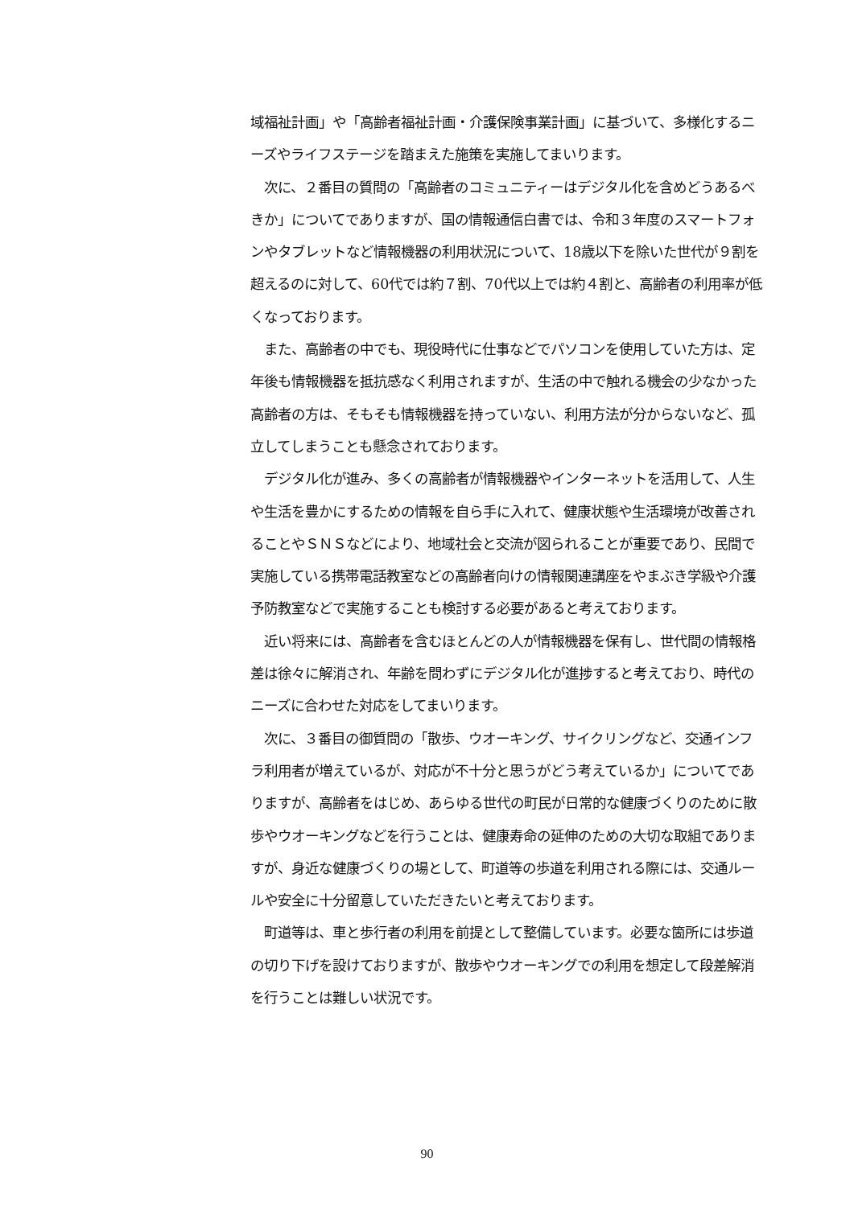域福祉計画」や「高齢者福祉計画・介護保険事業計画」に基づいて、多様化するニーズやライフステージを踏まえた施策を実施してまいります。
　次に、２番目の質問の「高齢者のコミュニティーはデジタル化を含めどうあるべきか」についてでありますが、国の情報通信白書では、令和３年度のスマートフォンやタブレットなど情報機器の利用状況について、18歳以下を除いた世代が９割を超えるのに対して、60代では約７割、70代以上では約４割と、高齢者の利用率が低くなっております。
　また、高齢者の中でも、現役時代に仕事などでパソコンを使用していた方は、定年後も情報機器を抵抗感なく利用されますが、生活の中で触れる機会の少なかった高齢者の方は、そもそも情報機器を持っていない、利用方法が分からないなど、孤立してしまうことも懸念されております。
　デジタル化が進み、多くの高齢者が情報機器やインターネットを活用して、人生や生活を豊かにするための情報を自ら手に入れて、健康状態や生活環境が改善されることやＳＮＳなどにより、地域社会と交流が図られることが重要であり、民間で実施している携帯電話教室などの高齢者向けの情報関連講座をやまぶき学級や介護予防教室などで実施することも検討する必要があると考えております。
　近い将来には、高齢者を含むほとんどの人が情報機器を保有し、世代間の情報格差は徐々に解消され、年齢を問わずにデジタル化が進捗すると考えており、時代のニーズに合わせた対応をしてまいります。
　次に、３番目の御質問の「散歩、ウオーキング、サイクリングなど、交通インフラ利用者が増えているが、対応が不十分と思うがどう考えているか」についてでありますが、高齢者をはじめ、あらゆる世代の町民が日常的な健康づくりのために散歩やウオーキングなどを行うことは、健康寿命の延伸のための大切な取組でありますが、身近な健康づくりの場として、町道等の歩道を利用される際には、交通ルールや安全に十分留意していただきたいと考えております。
　町道等は、車と歩行者の利用を前提として整備しています。必要な箇所には歩道の切り下げを設けておりますが、散歩やウオーキングでの利用を想定して段差解消を行うことは難しい状況です。
90